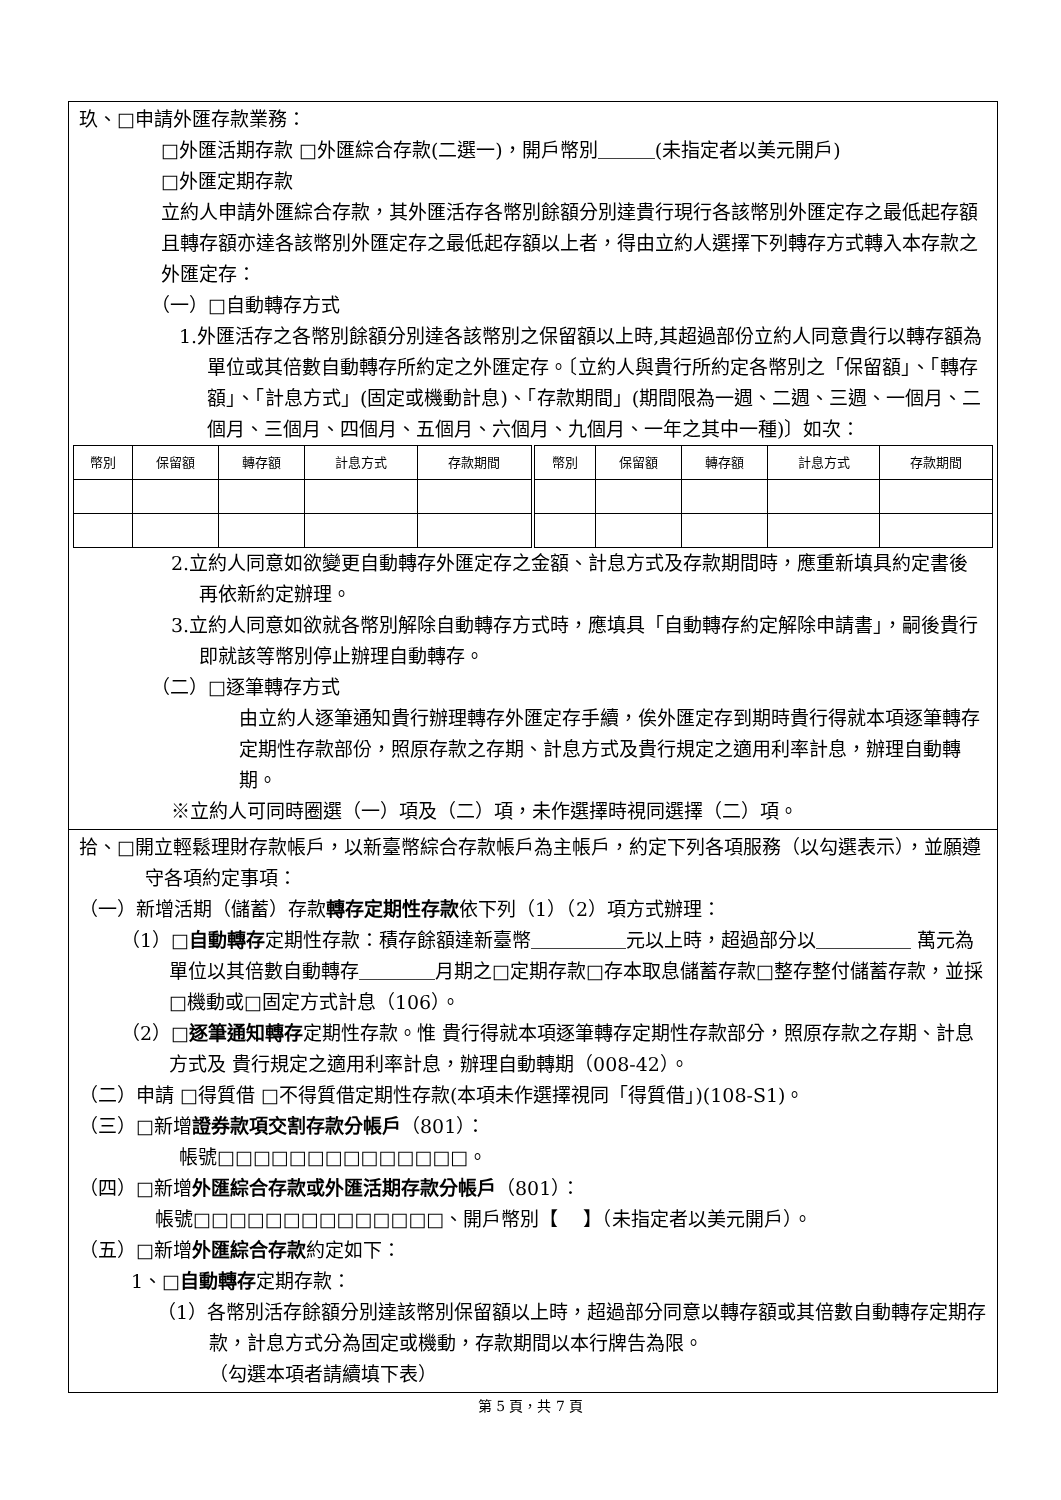玖、□申請外匯存款業務：
□外匯活期存款 □外匯綜合存款(二選一)，開戶幣別＿＿＿(未指定者以美元開戶)
□外匯定期存款
立約人申請外匯綜合存款，其外匯活存各幣別餘額分別達貴行現行各該幣別外匯定存之最低起存額且轉存額亦達各該幣別外匯定存之最低起存額以上者，得由立約人選擇下列轉存方式轉入本存款之外匯定存：
（一）□自動轉存方式
1.外匯活存之各幣別餘額分別達各該幣別之保留額以上時,其超過部份立約人同意貴行以轉存額為單位或其倍數自動轉存所約定之外匯定存。〔立約人與貴行所約定各幣別之「保留額」、「轉存額」、「計息方式」(固定或機動計息)、「存款期間」(期間限為一週、二週、三週、一個月、二個月、三個月、四個月、五個月、六個月、九個月、一年之其中一種)〕如次：
| 幣別 | 保留額 | 轉存額 | 計息方式 | 存款期間 | 幣別 | 保留額 | 轉存額 | 計息方式 | 存款期間 |
| --- | --- | --- | --- | --- | --- | --- | --- | --- | --- |
2.立約人同意如欲變更自動轉存外匯定存之金額、計息方式及存款期間時，應重新填具約定書後再依新約定辦理。
3.立約人同意如欲就各幣別解除自動轉存方式時，應填具「自動轉存約定解除申請書」，嗣後貴行即就該等幣別停止辦理自動轉存。
（二）□逐筆轉存方式
由立約人逐筆通知貴行辦理轉存外匯定存手續，俟外匯定存到期時貴行得就本項逐筆轉存定期性存款部份，照原存款之存期、計息方式及貴行規定之適用利率計息，辦理自動轉期。
※立約人可同時圈選（一）項及（二）項，未作選擇時視同選擇（二）項。
拾、□開立輕鬆理財存款帳戶，以新臺幣綜合存款帳戶為主帳戶，約定下列各項服務（以勾選表示），並願遵守各項約定事項：
（一）新增活期（儲蓄）存款轉存定期性存款依下列（1）（2）項方式辦理：
（1）□自動轉存定期性存款：積存餘額達新臺幣＿＿＿＿＿元以上時，超過部分以＿＿＿＿＿ 萬元為單位以其倍數自動轉存＿＿＿＿月期之□定期存款□存本取息儲蓄存款□整存整付儲蓄存款，並採□機動或□固定方式計息（106）。
（2）□逐筆通知轉存定期性存款。惟 貴行得就本項逐筆轉存定期性存款部分，照原存款之存期、計息方式及 貴行規定之適用利率計息，辦理自動轉期（008-42）。
（二）申請 □得質借 □不得質借定期性存款(本項未作選擇視同「得質借」)(108-S1)。
（三）□新增證券款項交割存款分帳戶（801）：
帳號□□□□□□□□□□□□□□。
（四）□新增外匯綜合存款或外匯活期存款分帳戶（801）：
帳號□□□□□□□□□□□□□□、開戶幣別【　 】（未指定者以美元開戶）。
（五）□新增外匯綜合存款約定如下：
1、□自動轉存定期存款：
（1）各幣別活存餘額分別達該幣別保留額以上時，超過部分同意以轉存額或其倍數自動轉存定期存款，計息方式分為固定或機動，存款期間以本行牌告為限。
（勾選本項者請續填下表）
第 5 頁，共 7 頁